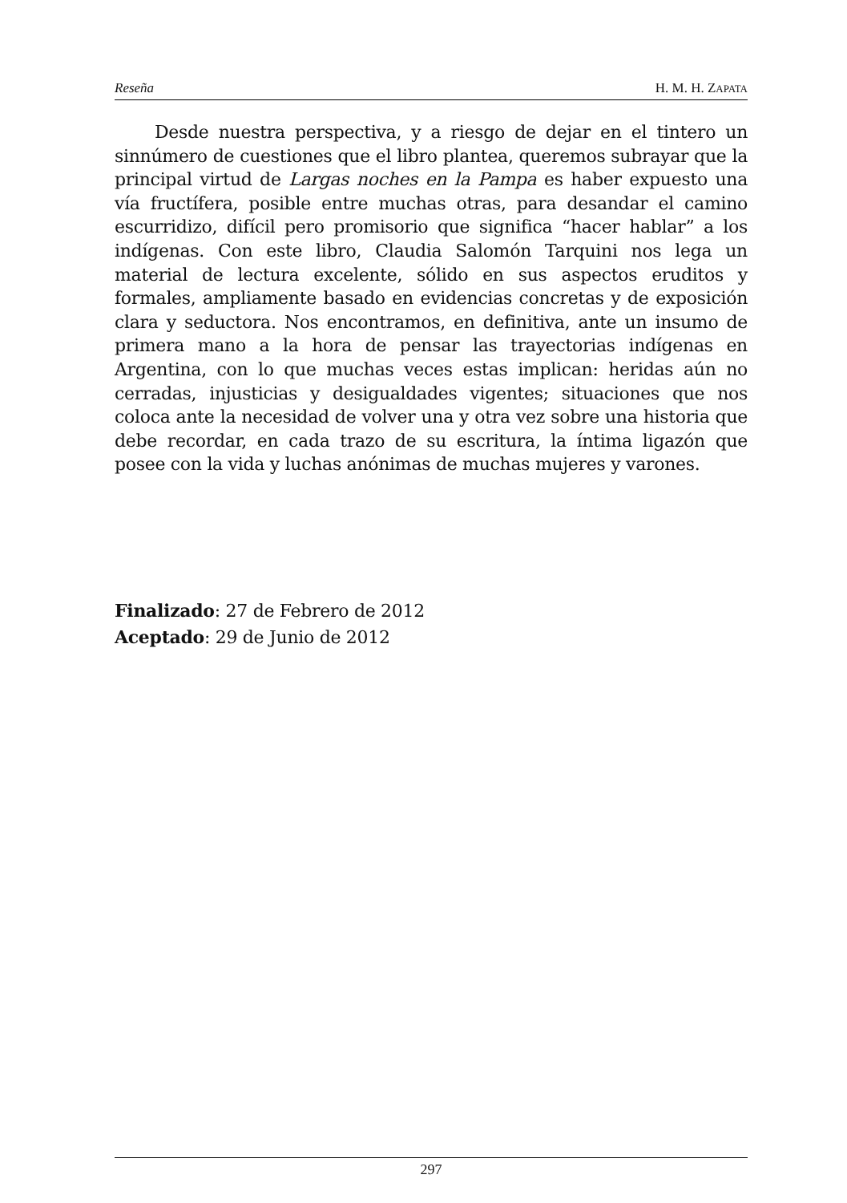Reseña H. M. H. ZAPATA
Desde nuestra perspectiva, y a riesgo de dejar en el tintero un sinnúmero de cuestiones que el libro plantea, queremos subrayar que la principal virtud de Largas noches en la Pampa es haber expuesto una vía fructífera, posible entre muchas otras, para desandar el camino escurridizo, difícil pero promisorio que significa “hacer hablar” a los indígenas. Con este libro, Claudia Salomón Tarquini nos lega un material de lectura excelente, sólido en sus aspectos eruditos y formales, ampliamente basado en evidencias concretas y de exposición clara y seductora. Nos encontramos, en definitiva, ante un insumo de primera mano a la hora de pensar las trayectorias indígenas en Argentina, con lo que muchas veces estas implican: heridas aún no cerradas, injusticias y desigualdades vigentes; situaciones que nos coloca ante la necesidad de volver una y otra vez sobre una historia que debe recordar, en cada trazo de su escritura, la íntima ligazón que posee con la vida y luchas anónimas de muchas mujeres y varones.
Finalizado: 27 de Febrero de 2012
Aceptado: 29 de Junio de 2012
297